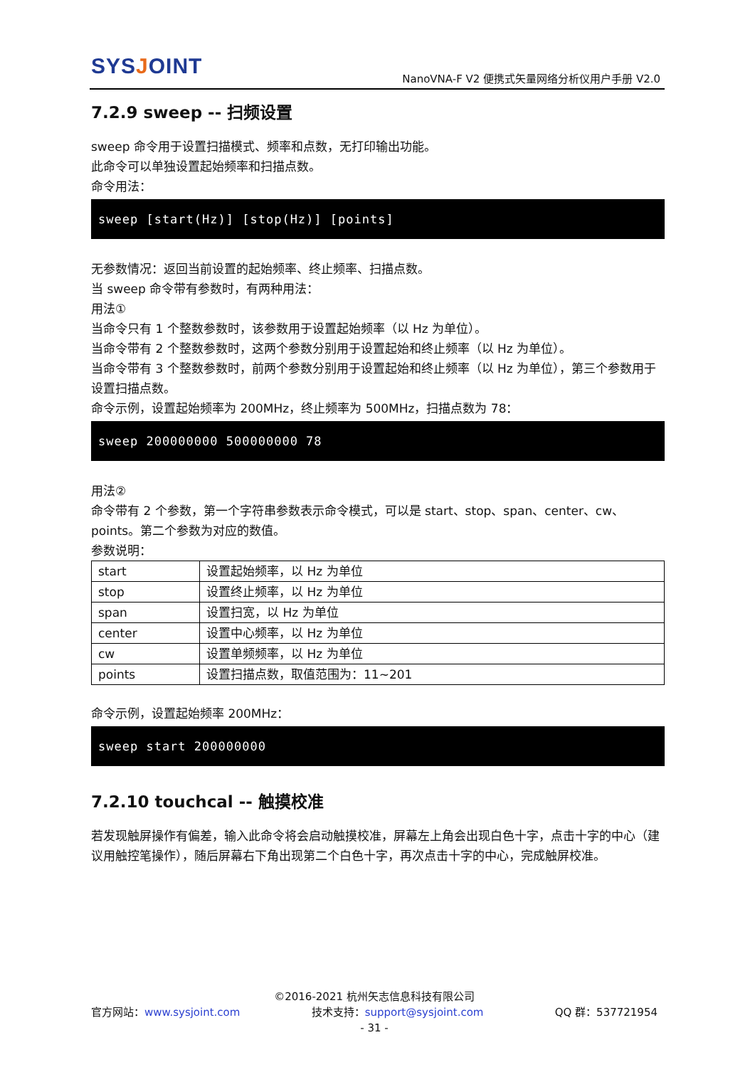SYSJOINT
NanoVNA-F V2 便携式矢量网络分析仪用户手册 V2.0
7.2.9 sweep -- 扫频设置
sweep 命令用于设置扫描模式、频率和点数，无打印输出功能。
此命令可以单独设置起始频率和扫描点数。
命令用法：
sweep [start(Hz)] [stop(Hz)] [points]
无参数情况：返回当前设置的起始频率、终止频率、扫描点数。
当 sweep 命令带有参数时，有两种用法：
用法①
当命令只有 1 个整数参数时，该参数用于设置起始频率（以 Hz 为单位）。
当命令带有 2 个整数参数时，这两个参数分别用于设置起始和终止频率（以 Hz 为单位）。
当命令带有 3 个整数参数时，前两个参数分别用于设置起始和终止频率（以 Hz 为单位），第三个参数用于设置扫描点数。
命令示例，设置起始频率为 200MHz，终止频率为 500MHz，扫描点数为 78：
sweep 200000000 500000000 78
用法②
命令带有 2 个参数，第一个字符串参数表示命令模式，可以是 start、stop、span、center、cw、points。第二个参数为对应的数值。
参数说明：
| start | 设置起始频率，以 Hz 为单位 |
| stop | 设置终止频率，以 Hz 为单位 |
| span | 设置扫宽，以 Hz 为单位 |
| center | 设置中心频率，以 Hz 为单位 |
| cw | 设置单频频率，以 Hz 为单位 |
| points | 设置扫描点数，取值范围为：11~201 |
命令示例，设置起始频率 200MHz：
sweep start 200000000
7.2.10 touchcal -- 触摸校准
若发现触屏操作有偏差，输入此命令将会启动触摸校准，屏幕左上角会出现白色十字，点击十字的中心（建议用触控笔操作），随后屏幕右下角出现第二个白色十字，再次点击十字的中心，完成触屏校准。
©2016-2021 杭州矢志信息科技有限公司
官方网站：www.sysjoint.com 技术支持：support@sysjoint.com QQ 群：537721954
- 31 -